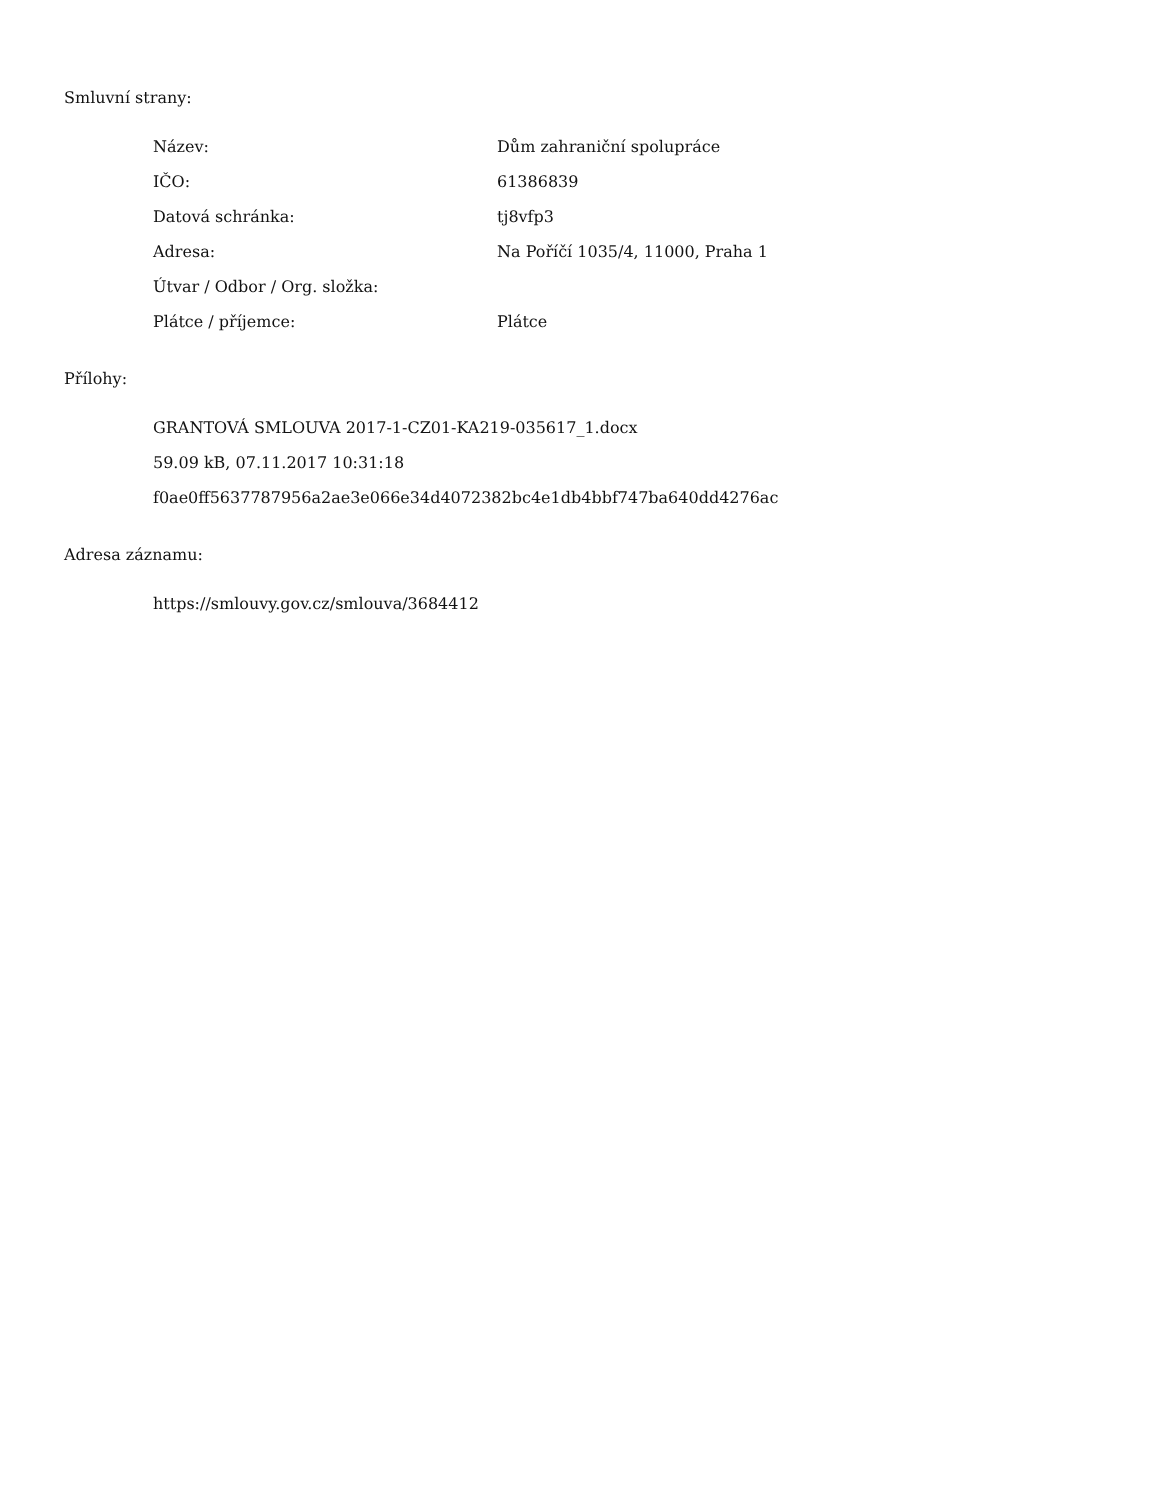Smluvní strany:
| Název: | Dům zahraniční spolupráce |
| IČO: | 61386839 |
| Datová schránka: | tj8vfp3 |
| Adresa: | Na Poříčí 1035/4, 11000, Praha 1 |
| Útvar / Odbor / Org. složka: | |
| Plátce / příjemce: | Plátce |
Přílohy:
GRANTOVÁ SMLOUVA 2017-1-CZ01-KA219-035617_1.docx
59.09 kB, 07.11.2017 10:31:18
f0ae0ff5637787956a2ae3e066e34d4072382bc4e1db4bbf747ba640dd4276ac
Adresa záznamu:
https://smlouvy.gov.cz/smlouva/3684412